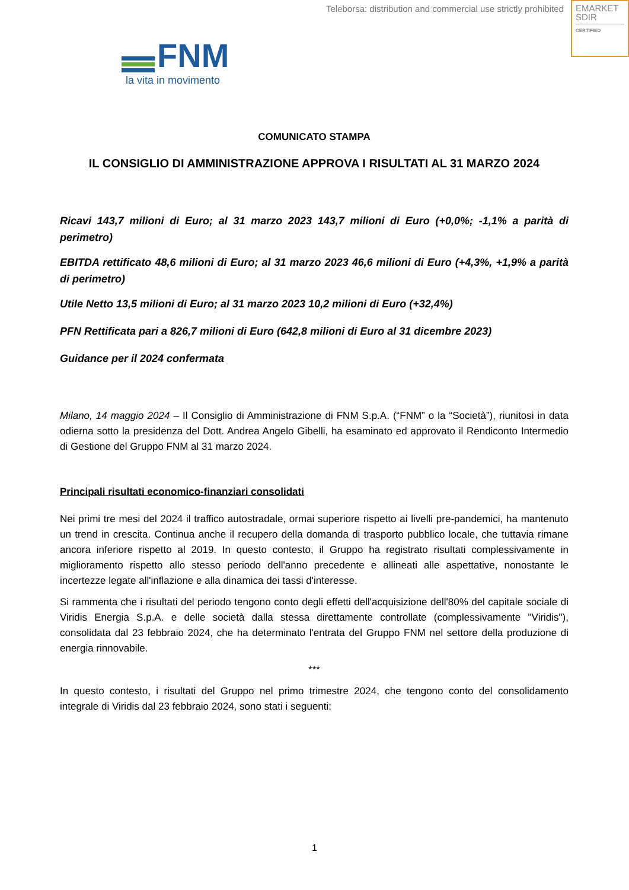Teleborsa: distribution and commercial use strictly prohibited
EMARKET
SDIR
CERTIFIED
FNM
la vita in movimento
COMUNICATO STAMPA
IL CONSIGLIO DI AMMINISTRAZIONE APPROVA I RISULTATI AL 31 MARZO 2024
Ricavi 143,7 milioni di Euro; al 31 marzo 2023 143,7 milioni di Euro (+0,0%; -1,1% a parità di perimetro)
EBITDA rettificato 48,6 milioni di Euro; al 31 marzo 2023 46,6 milioni di Euro (+4,3%, +1,9% a parità di perimetro)
Utile Netto 13,5 milioni di Euro; al 31 marzo 2023 10,2 milioni di Euro (+32,4%)
PFN Rettificata pari a 826,7 milioni di Euro (642,8 milioni di Euro al 31 dicembre 2023)
Guidance per il 2024 confermata
Milano, 14 maggio 2024 – Il Consiglio di Amministrazione di FNM S.p.A. (“FNM” o la “Società”), riunitosi in data odierna sotto la presidenza del Dott. Andrea Angelo Gibelli, ha esaminato ed approvato il Rendiconto Intermedio di Gestione del Gruppo FNM al 31 marzo 2024.
Principali risultati economico-finanziari consolidati
Nei primi tre mesi del 2024 il traffico autostradale, ormai superiore rispetto ai livelli pre-pandemici, ha mantenuto un trend in crescita. Continua anche il recupero della domanda di trasporto pubblico locale, che tuttavia rimane ancora inferiore rispetto al 2019. In questo contesto, il Gruppo ha registrato risultati complessivamente in miglioramento rispetto allo stesso periodo dell'anno precedente e allineati alle aspettative, nonostante le incertezze legate all'inflazione e alla dinamica dei tassi d'interesse.
Si rammenta che i risultati del periodo tengono conto degli effetti dell'acquisizione dell'80% del capitale sociale di Viridis Energia S.p.A. e delle società dalla stessa direttamente controllate (complessivamente "Viridis"), consolidata dal 23 febbraio 2024, che ha determinato l'entrata del Gruppo FNM nel settore della produzione di energia rinnovabile.
***
In questo contesto, i risultati del Gruppo nel primo trimestre 2024, che tengono conto del consolidamento integrale di Viridis dal 23 febbraio 2024, sono stati i seguenti:
1